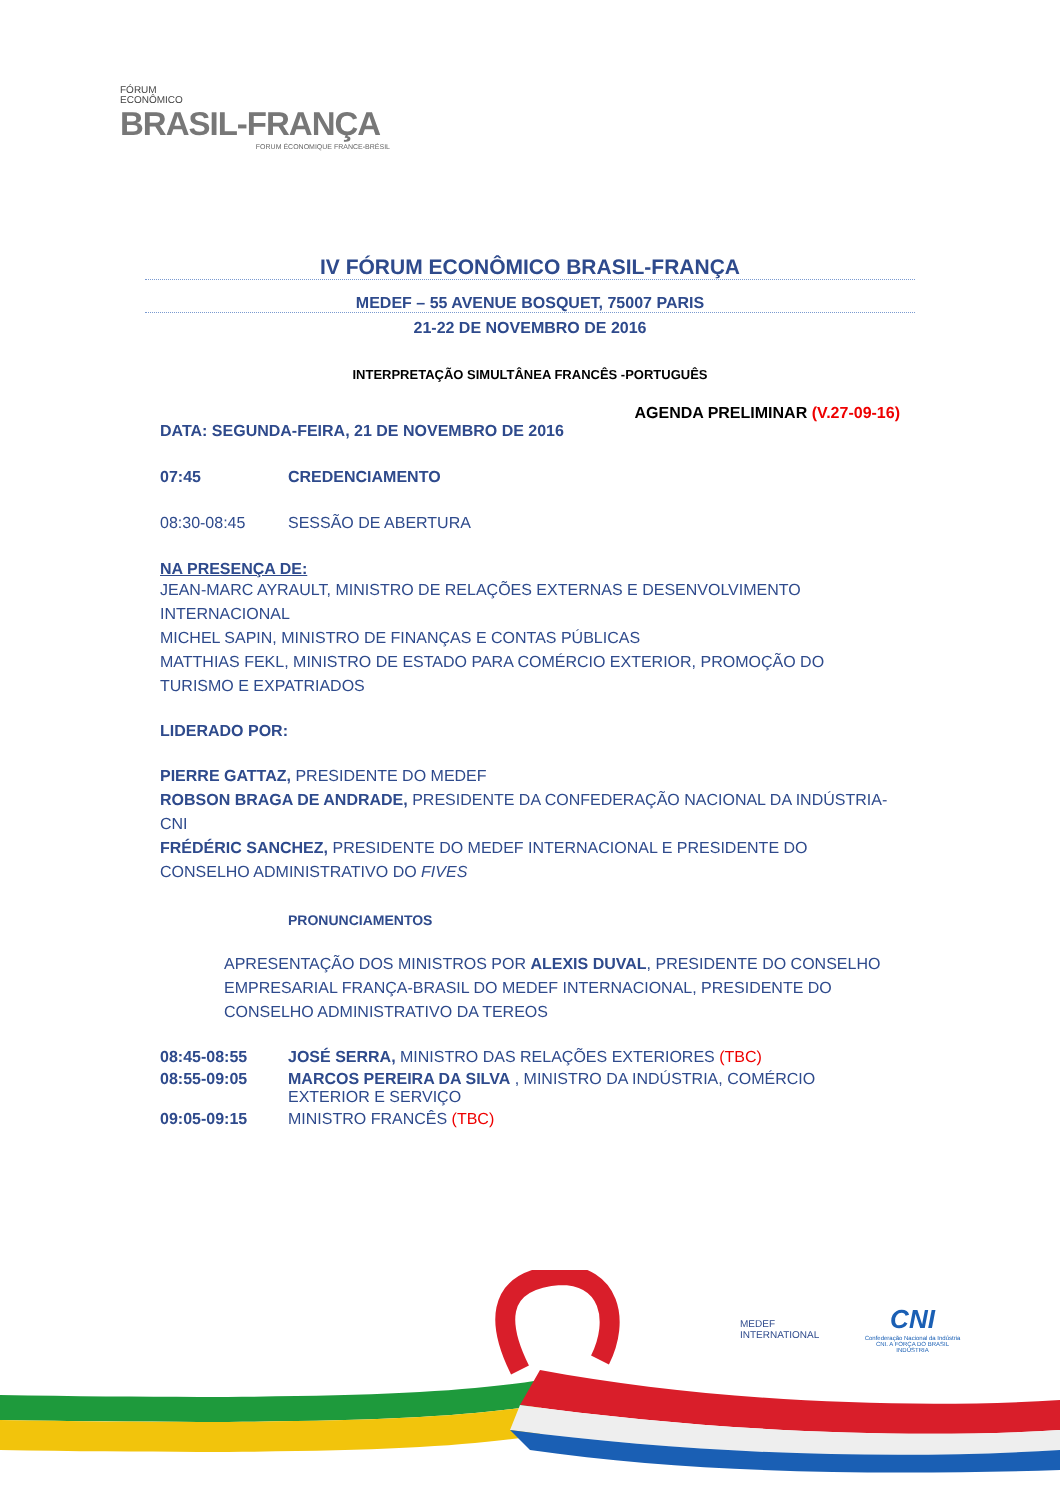FÓRUM
ECONÔMICO
BRASIL-FRANÇA
FORUM ÉCONOMIQUE FRANCE-BRÉSIL
IV FÓRUM ECONÔMICO BRASIL-FRANÇA
MEDEF – 55 AVENUE BOSQUET, 75007 PARIS
21-22 DE NOVEMBRO DE 2016
INTERPRETAÇÃO SIMULTÂNEA FRANCÊS -PORTUGUÊS
AGENDA PRELIMINAR (V.27-09-16)
DATA: SEGUNDA-FEIRA, 21 DE NOVEMBRO DE 2016
07:45 CREDENCIAMENTO
08:30-08:45 SESSÃO DE ABERTURA
NA PRESENÇA DE:
JEAN-MARC AYRAULT, MINISTRO DE RELAÇÕES EXTERNAS E DESENVOLVIMENTO INTERNACIONAL
MICHEL SAPIN, MINISTRO DE FINANÇAS E CONTAS PÚBLICAS
MATTHIAS FEKL, MINISTRO DE ESTADO PARA COMÉRCIO EXTERIOR, PROMOÇÃO DO TURISMO E EXPATRIADOS
LIDERADO POR:
PIERRE GATTAZ, PRESIDENTE DO MEDEF
ROBSON BRAGA DE ANDRADE, PRESIDENTE DA CONFEDERAÇÃO NACIONAL DA INDÚSTRIA-CNI
FRÉDÉRIC SANCHEZ, PRESIDENTE DO MEDEF INTERNACIONAL E PRESIDENTE DO CONSELHO ADMINISTRATIVO DO FIVES
PRONUNCIAMENTOS
APRESENTAÇÃO DOS MINISTROS POR ALEXIS DUVAL, PRESIDENTE DO CONSELHO EMPRESARIAL FRANÇA-BRASIL DO MEDEF INTERNACIONAL, PRESIDENTE DO CONSELHO ADMINISTRATIVO DA TEREOS
08:45-08:55 JOSÉ SERRA, MINISTRO DAS RELAÇÕES EXTERIORES (TBC)
08:55-09:05 MARCOS PEREIRA DA SILVA , MINISTRO DA INDÚSTRIA, COMÉRCIO EXTERIOR E SERVIÇO
09:05-09:15 MINISTRO FRANCÊS (TBC)
MEDEF
INTERNATIONAL
CNI
Confederação Nacional da Indústria
CNI. A FORÇA DO BRASIL INDÚSTRIA